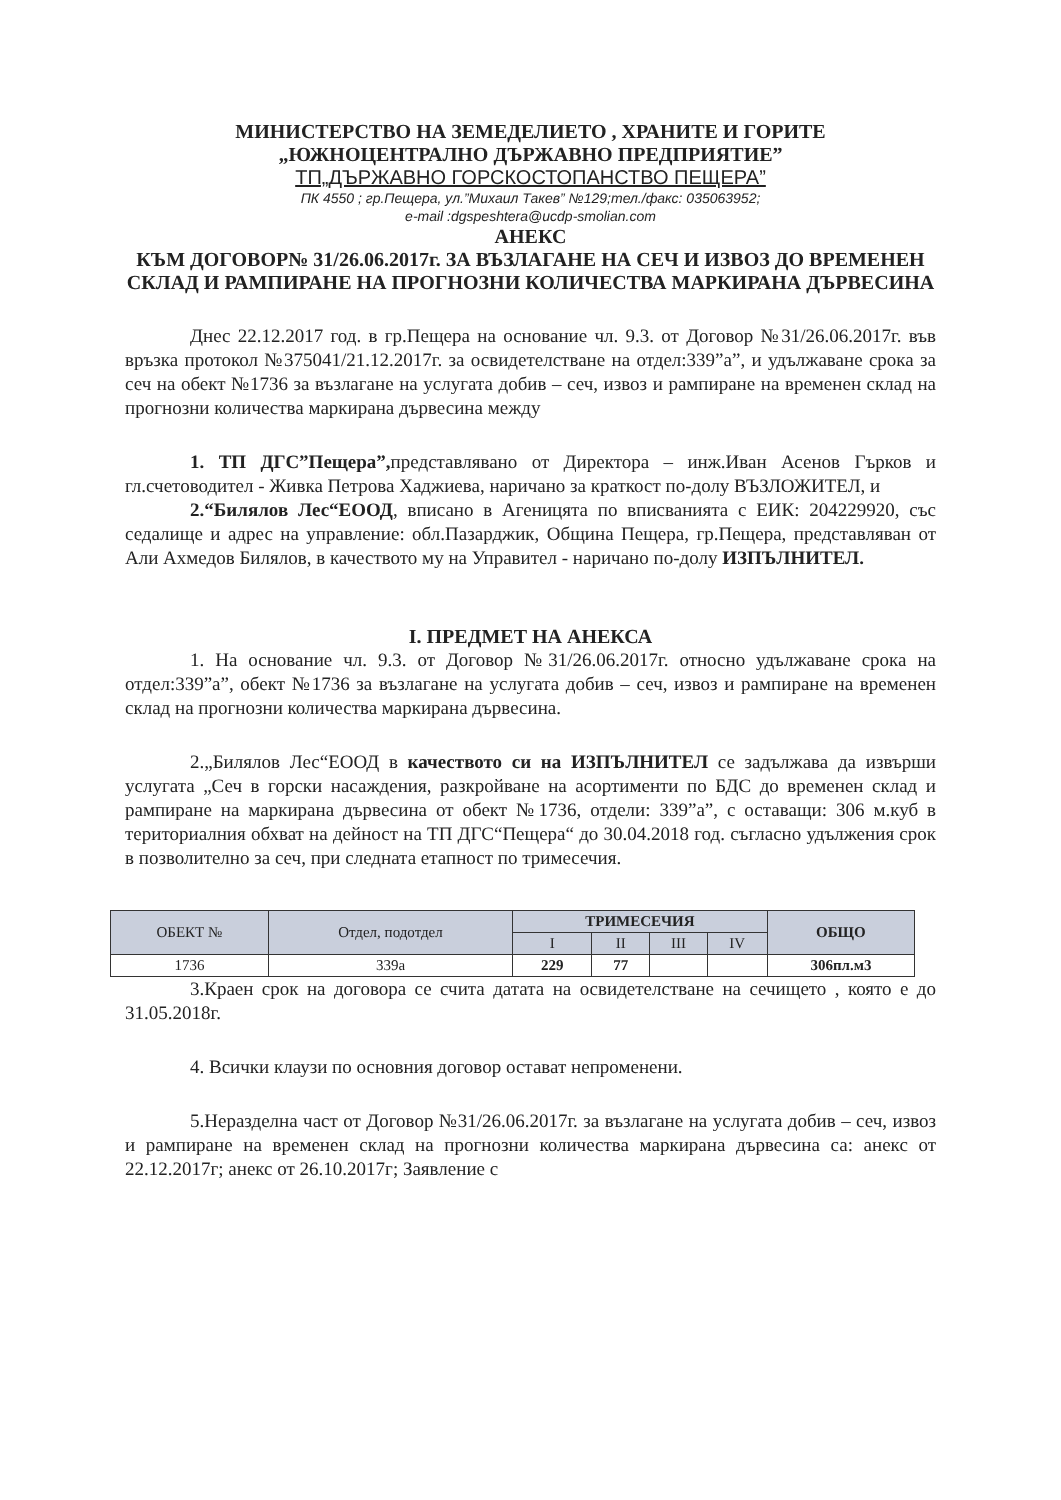МИНИСТЕРСТВО НА ЗЕМЕДЕЛИЕТО , ХРАНИТЕ И ГОРИТЕ
„ЮЖНОЦЕНТРАЛНО ДЪРЖАВНО ПРЕДПРИЯТИЕ”
ТП„ДЪРЖАВНО ГОРСКОСТОПАНСТВО ПЕЩЕРА”
ПК 4550 ; гр.Пещера, ул.”Михаил Такев” №129;тел./факс: 035063952;
e-mail :dgspeshtera@ucdp-smolian.com
АНЕКС
КЪМ ДОГОВОР№ 31/26.06.2017г. ЗА ВЪЗЛАГАНЕ НА СЕЧ И ИЗВОЗ ДО ВРЕМЕНЕН СКЛАД И РАМПИРАНЕ НА ПРОГНОЗНИ КОЛИЧЕСТВА МАРКИРАНА ДЪРВЕСИНА
Днес 22.12.2017 год. в гр.Пещера на основание чл. 9.3. от Договор №31/26.06.2017г. във връзка протокол №375041/21.12.2017г. за освидетелстване на отдел:339”а”, и удължаване срока за сеч на обект №1736 за възлагане на услугата добив – сеч, извоз и рампиране на временен склад на прогнозни количества маркирана дървесина между
1. ТП ДГС”Пещера”, представлявано от Директора – инж.Иван Асенов Гърков и гл.счетоводител - Живка Петрова Хаджиева, наричано за краткост по-долу ВЪЗЛОЖИТЕЛ, и
2.“Билялов Лес“ЕООД, вписано в Агеницята по вписванията с ЕИК: 204229920, със седалище и адрес на управление: обл.Пазарджик, Община Пещера, гр.Пещера, представляван от Али Ахмедов Билялов, в качеството му на Управител - наричано по-долу ИЗПЪЛНИТЕЛ.
I. ПРЕДМЕТ НА АНЕКСА
1. На основание чл. 9.3. от Договор №31/26.06.2017г. относно удължаване срока на отдел:339”а”, обект №1736 за възлагане на услугата добив – сеч, извоз и рампиране на временен склад на прогнозни количества маркирана дървесина.
2.„Билялов Лес“ЕООД в качеството си на ИЗПЪЛНИТЕЛ се задължава да извърши услугата „Сеч в горски насаждения, разкройване на асортименти по БДС до временен склад и рампиране на маркирана дървесина от обект №1736, отдели: 339”а”, с оставащи: 306 м.куб в териториалния обхват на дейност на ТП ДГС“Пещера“ до 30.04.2018 год. съгласно удължения срок в позволително за сеч, при следната етапност по тримесечия.
| ОБЕКТ № | Отдел, подотдел | ТРИМЕСЕЧИЯ | | | | ОБЩО |
| --- | --- | --- | --- | --- | --- | --- |
| | | I | II | III | IV | |
| 1736 | 339а | 229 | 77 | | | 306пл.м3 |
3.Краен срок на договора се счита датата на освидетелстване на сечището , която е до 31.05.2018г.
4. Всички клаузи по основния договор остават непроменени.
5.Неразделна част от Договор №31/26.06.2017г. за възлагане на услугата добив – сеч, извоз и рампиране на временен склад на прогнозни количества маркирана дървесина са: анекс от 22.12.2017г; анекс от 26.10.2017г; Заявление с